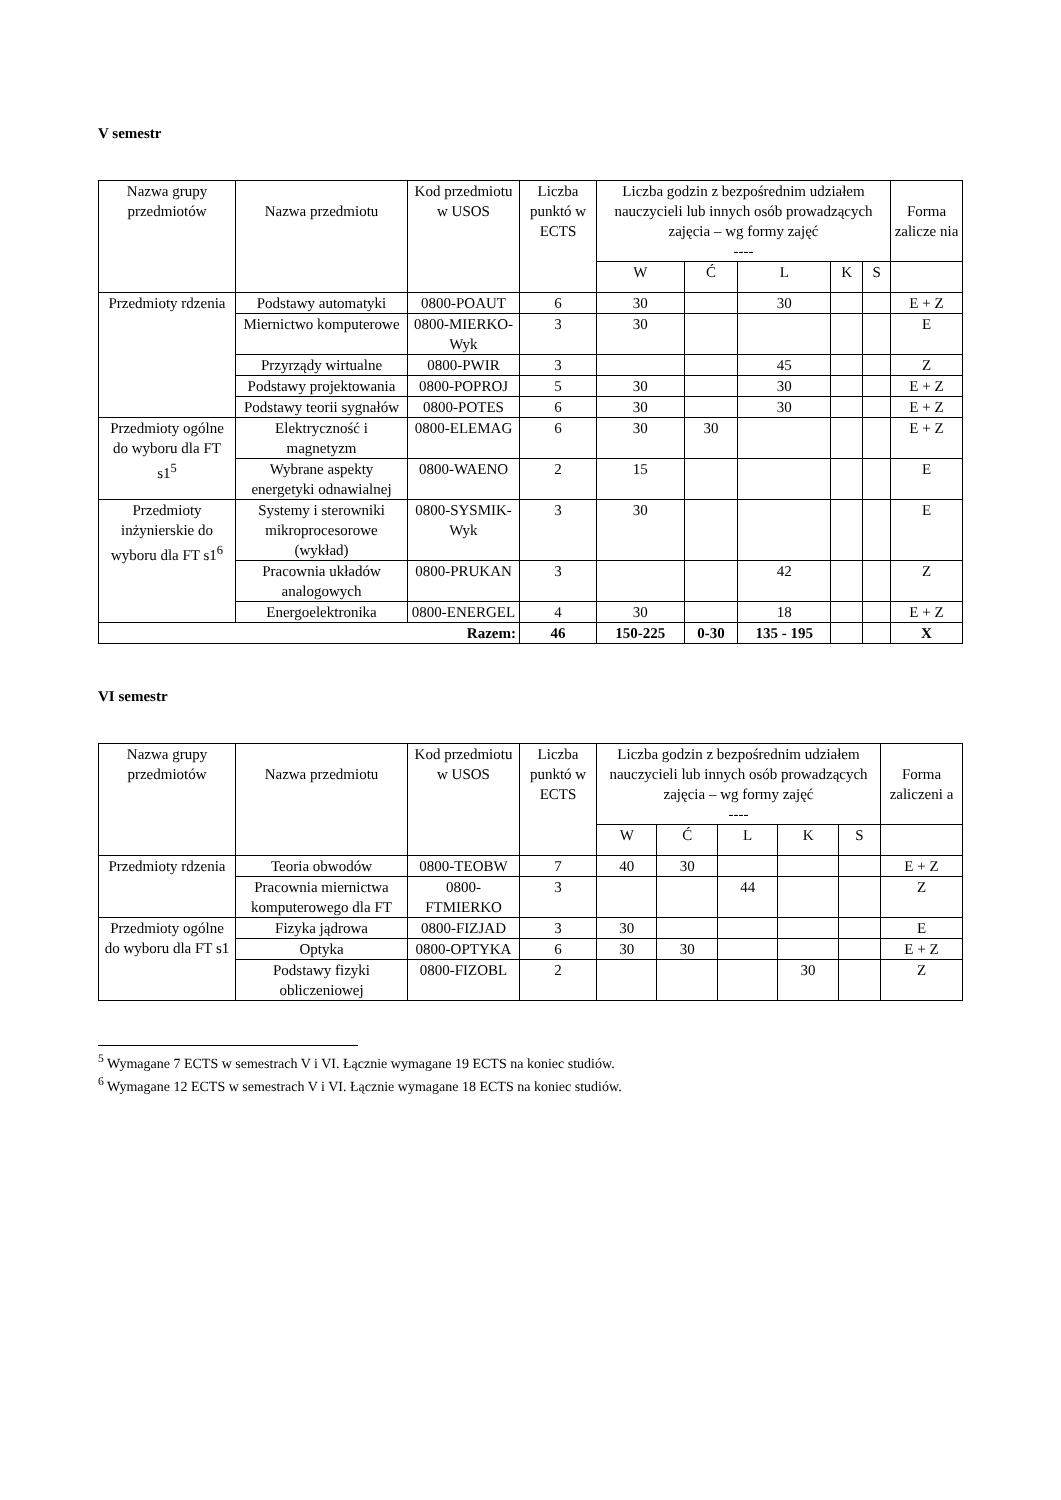V semestr
| Nazwa grupy przedmiotów | Nazwa przedmiotu | Kod przedmiotu w USOS | Liczba punktó w ECTS | Liczba godzin z bezpośrednim udziałem nauczycieli lub innych osób prowadzących zajęcia – wg formy zajęć ---- | | | | | Forma zalicze nia |
| --- | --- | --- | --- | --- | --- | --- | --- | --- | --- |
| | | | | W | Ć | L | K | S | |
| Przedmioty rdzenia | Podstawy automatyki | 0800-POAUT | 6 | 30 | | 30 | | | E + Z |
| | Miernictwo komputerowe | 0800-MIERKO-Wyk | 3 | 30 | | | | | E |
| | Przyrządy wirtualne | 0800-PWIR | 3 | | | 45 | | | Z |
| | Podstawy projektowania | 0800-POPROJ | 5 | 30 | | 30 | | | E + Z |
| | Podstawy teorii sygnałów | 0800-POTES | 6 | 30 | | 30 | | | E + Z |
| Przedmioty ogólne do wyboru dla FT s1<sup>5</sup> | Elektryczność i magnetyzm | 0800-ELEMAG | 6 | 30 | 30 | | | | E + Z |
| | Wybrane aspekty energetyki odnawialnej | 0800-WAENO | 2 | 15 | | | | | E |
| Przedmioty inżynierskie do wyboru dla FT s1<sup>6</sup> | Systemy i sterowniki mikroprocesorowe (wykład) | 0800-SYSMIK-Wyk | 3 | 30 | | | | | E |
| | Pracownia układów analogowych | 0800-PRUKAN | 3 | | | 42 | | | Z |
| | Energoelektronika | 0800-ENERGEL | 4 | 30 | | 18 | | | E + Z |
| Razem: | | | 46 | 150-225 | 0-30 | 135 - 195 | | | X |
VI semestr
| Nazwa grupy przedmiotów | Nazwa przedmiotu | Kod przedmiotu w USOS | Liczba punktó w ECTS | Liczba godzin z bezpośrednim udziałem nauczycieli lub innych osób prowadzących zajęcia – wg formy zajęć ---- | | | | | Forma zaliczeni a |
| --- | --- | --- | --- | --- | --- | --- | --- | --- | --- |
| | | | | W | Ć | L | K | S | |
| Przedmioty rdzenia | Teoria obwodów | 0800-TEOBW | 7 | 40 | 30 | | | | E + Z |
| | Pracownia miernictwa komputerowego dla FT | 0800-FTMIERKO | 3 | | | 44 | | | Z |
| Przedmioty ogólne do wyboru dla FT s1 | Fizyka jądrowa | 0800-FIZJAD | 3 | 30 | | | | | E |
| | Optyka | 0800-OPTYKA | 6 | 30 | 30 | | | | E + Z |
| | Podstawy fizyki obliczeniowej | 0800-FIZOBL | 2 | | | | 30 | | Z |
<sup>5</sup> Wymagane 7 ECTS w semestrach V i VI. Łącznie wymagane 19 ECTS na koniec studiów.
<sup>6</sup> Wymagane 12 ECTS w semestrach V i VI. Łącznie wymagane 18 ECTS na koniec studiów.